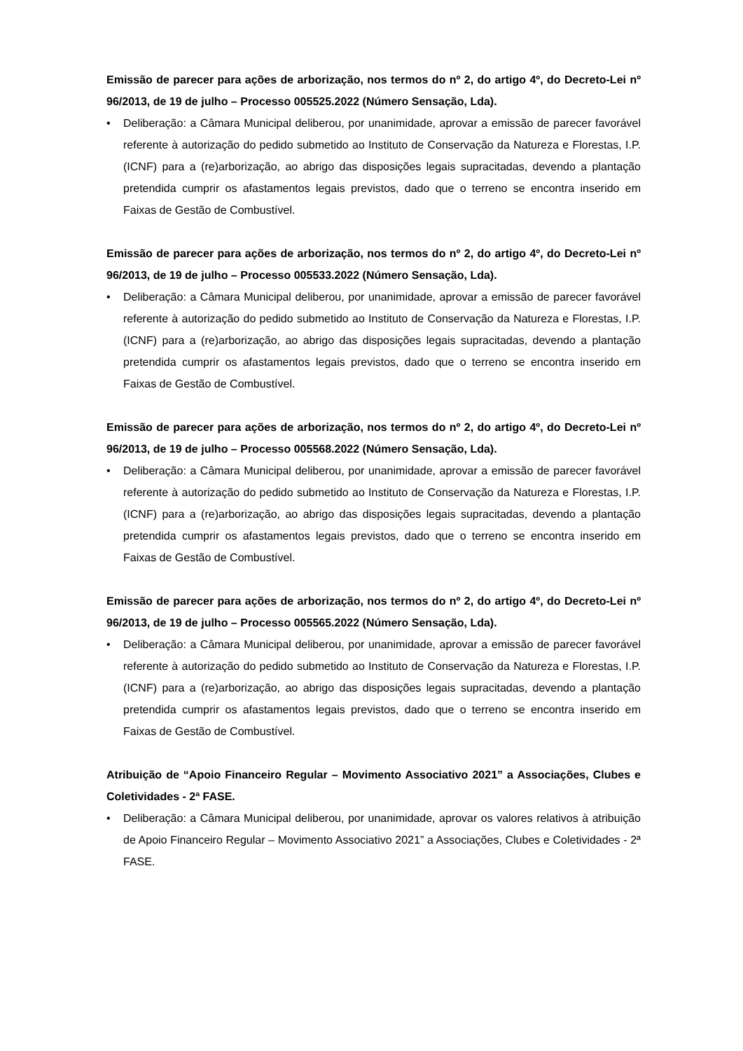Emissão de parecer para ações de arborização, nos termos do nº 2, do artigo 4º, do Decreto-Lei nº 96/2013, de 19 de julho – Processo 005525.2022 (Número Sensação, Lda).
• Deliberação: a Câmara Municipal deliberou, por unanimidade, aprovar a emissão de parecer favorável referente à autorização do pedido submetido ao Instituto de Conservação da Natureza e Florestas, I.P. (ICNF) para a (re)arborização, ao abrigo das disposições legais supracitadas, devendo a plantação pretendida cumprir os afastamentos legais previstos, dado que o terreno se encontra inserido em Faixas de Gestão de Combustível.
Emissão de parecer para ações de arborização, nos termos do nº 2, do artigo 4º, do Decreto-Lei nº 96/2013, de 19 de julho – Processo 005533.2022 (Número Sensação, Lda).
• Deliberação: a Câmara Municipal deliberou, por unanimidade, aprovar a emissão de parecer favorável referente à autorização do pedido submetido ao Instituto de Conservação da Natureza e Florestas, I.P. (ICNF) para a (re)arborização, ao abrigo das disposições legais supracitadas, devendo a plantação pretendida cumprir os afastamentos legais previstos, dado que o terreno se encontra inserido em Faixas de Gestão de Combustível.
Emissão de parecer para ações de arborização, nos termos do nº 2, do artigo 4º, do Decreto-Lei nº 96/2013, de 19 de julho – Processo 005568.2022 (Número Sensação, Lda).
• Deliberação: a Câmara Municipal deliberou, por unanimidade, aprovar a emissão de parecer favorável referente à autorização do pedido submetido ao Instituto de Conservação da Natureza e Florestas, I.P. (ICNF) para a (re)arborização, ao abrigo das disposições legais supracitadas, devendo a plantação pretendida cumprir os afastamentos legais previstos, dado que o terreno se encontra inserido em Faixas de Gestão de Combustível.
Emissão de parecer para ações de arborização, nos termos do nº 2, do artigo 4º, do Decreto-Lei nº 96/2013, de 19 de julho – Processo 005565.2022 (Número Sensação, Lda).
• Deliberação: a Câmara Municipal deliberou, por unanimidade, aprovar a emissão de parecer favorável referente à autorização do pedido submetido ao Instituto de Conservação da Natureza e Florestas, I.P. (ICNF) para a (re)arborização, ao abrigo das disposições legais supracitadas, devendo a plantação pretendida cumprir os afastamentos legais previstos, dado que o terreno se encontra inserido em Faixas de Gestão de Combustível.
Atribuição de “Apoio Financeiro Regular – Movimento Associativo 2021” a Associações, Clubes e Coletividades - 2ª FASE.
• Deliberação: a Câmara Municipal deliberou, por unanimidade, aprovar os valores relativos à atribuição de Apoio Financeiro Regular – Movimento Associativo 2021” a Associações, Clubes e Coletividades - 2ª FASE.